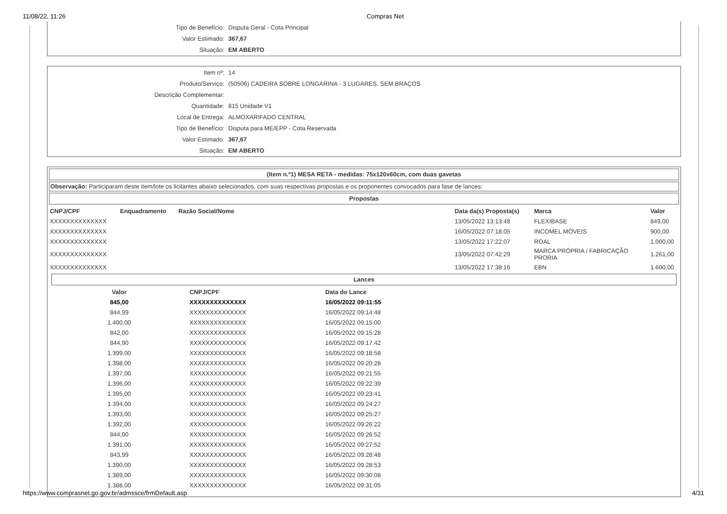11/08/22, 11:26 Compras Net
| Tipo de Benefício: | Disputa Geral - Cota Principal |
| Valor Estimado: | 367,67 |
| Situação: | EM ABERTO |
| Item nº: | 14 |
| Produto/Serviço: | (50506) CADEIRA SOBRE LONGARINA - 3 LUGARES, SEM BRAÇOS |
| Descrição Complementar: | |
| Quantidade: | 815 Unidade V1 |
| Local de Entrega: | ALMOXARIFADO CENTRAL |
| Tipo de Benefício: | Disputa para ME/EPP - Cota Reservada |
| Valor Estimado: | 367,67 |
| Situação: | EM ABERTO |
(Item n.º1) MESA RETA - medidas: 75x120x60cm, com duas gavetas
Observação: Participaram deste item/lote os licitantes abaixo selecionados, com suas respectivas propostas e os proponentes convocados para fase de lances:
Propostas
| CNPJ/CPF | Enquadramento | Razão Social/Nome | Data da(s) Proposta(s) | Marca | Valor |
| --- | --- | --- | --- | --- | --- |
| XXXXXXXXXXXXXX | | | 13/05/2022 13:13:48 | FLEXIBASE | 849,00 |
| XXXXXXXXXXXXXX | | | 16/05/2022 07:18:05 | INCOMEL MÓVEIS | 900,00 |
| XXXXXXXXXXXXXX | | | 13/05/2022 17:22:07 | ROAL | 1.000,00 |
| XXXXXXXXXXXXXX | | | 13/05/2022 07:42:29 | MARCA PRÓPRIA / FABRICAÇÃO PRORIA | 1.261,00 |
| XXXXXXXXXXXXXX | | | 13/05/2022 17:38:16 | EBN | 1.600,00 |
Lances
| Valor | CNPJ/CPF | Data do Lance |
| --- | --- | --- |
| 845,00 | XXXXXXXXXXXXXX | 16/05/2022 09:11:55 |
| 844,99 | XXXXXXXXXXXXXX | 16/05/2022 09:14:48 |
| 1.400,00 | XXXXXXXXXXXXXX | 16/05/2022 09:15:00 |
| 842,00 | XXXXXXXXXXXXXX | 16/05/2022 09:15:28 |
| 844,90 | XXXXXXXXXXXXXX | 16/05/2022 09:17:42 |
| 1.399,00 | XXXXXXXXXXXXXX | 16/05/2022 09:18:58 |
| 1.398,00 | XXXXXXXXXXXXXX | 16/05/2022 09:20:28 |
| 1.397,00 | XXXXXXXXXXXXXX | 16/05/2022 09:21:55 |
| 1.396,00 | XXXXXXXXXXXXXX | 16/05/2022 09:22:39 |
| 1.395,00 | XXXXXXXXXXXXXX | 16/05/2022 09:23:41 |
| 1.394,00 | XXXXXXXXXXXXXX | 16/05/2022 09:24:27 |
| 1.393,00 | XXXXXXXXXXXXXX | 16/05/2022 09:25:27 |
| 1.392,00 | XXXXXXXXXXXXXX | 16/05/2022 09:26:22 |
| 844,00 | XXXXXXXXXXXXXX | 16/05/2022 09:26:52 |
| 1.391,00 | XXXXXXXXXXXXXX | 16/05/2022 09:27:52 |
| 843,99 | XXXXXXXXXXXXXX | 16/05/2022 09:28:48 |
| 1.390,00 | XXXXXXXXXXXXXX | 16/05/2022 09:28:53 |
| 1.389,00 | XXXXXXXXXXXXXX | 16/05/2022 09:30:08 |
| 1.388,00 | XXXXXXXXXXXXXX | 16/05/2022 09:31:05 |
https://www.comprasnet.go.gov.br/admssce/frmDefault.asp 4/31